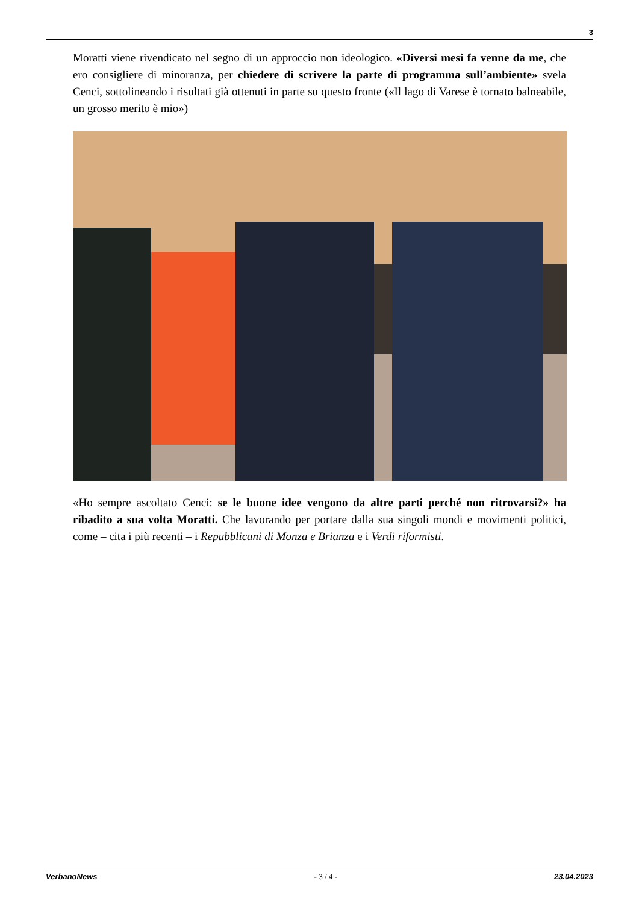3
Moratti viene rivendicato nel segno di un approccio non ideologico. «Diversi mesi fa venne da me, che ero consigliere di minoranza, per chiedere di scrivere la parte di programma sull’ambiente» svela Cenci, sottolineando i risultati già ottenuti in parte su questo fronte («Il lago di Varese è tornato balneabile, un grosso merito è mio»)
«Ho sempre ascoltato Cenci: se le buone idee vengono da altre parti perché non ritrovarsi?» ha ribadito a sua volta Moratti. Che lavorando per portare dalla sua singoli mondi e movimenti politici, come – cita i più recenti – i Repubblicani di Monza e Brianza e i Verdi riformisti.
VerbanoNews - 3 / 4 - 23.04.2023